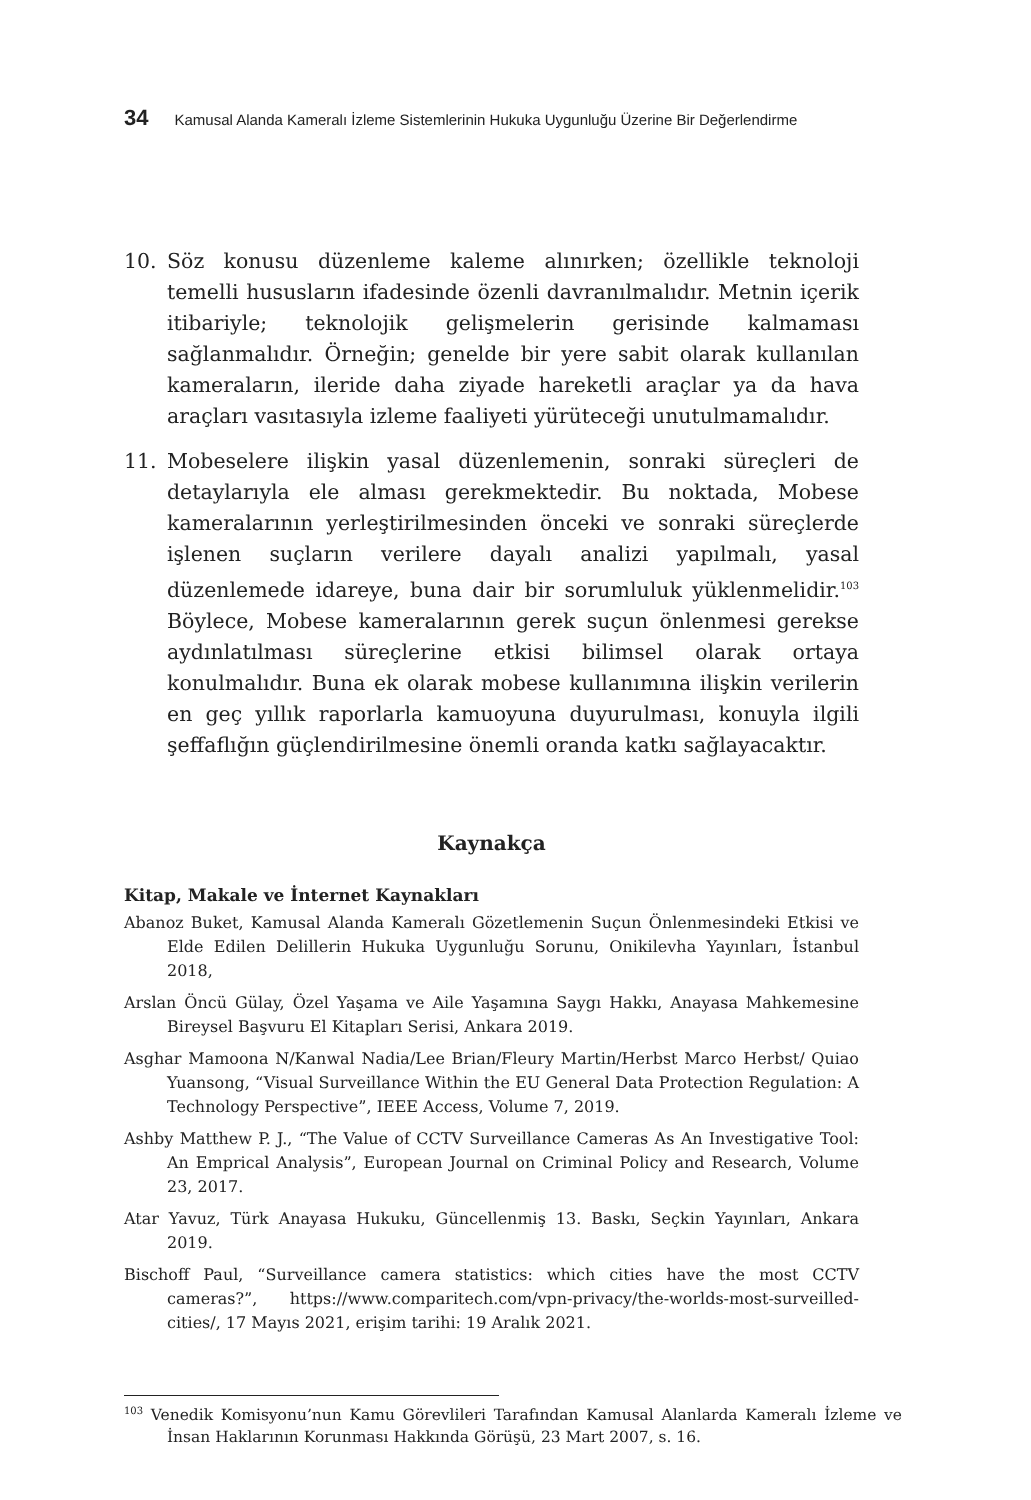34 Kamusal Alanda Kameralı İzleme Sistemlerinin Hukuka Uygunluğu Üzerine Bir Değerlendirme
10. Söz konusu düzenleme kaleme alınırken; özellikle teknoloji temelli hususların ifadesinde özenli davranılmalıdır. Metnin içerik itibariyle; teknolojik gelişmelerin gerisinde kalmaması sağlanmalıdır. Örneğin; genelde bir yere sabit olarak kullanılan kameraların, ileride daha ziyade hareketli araçlar ya da hava araçları vasıtasıyla izleme faaliyeti yürüteceği unutulmamalıdır.
11. Mobeselere ilişkin yasal düzenlemenin, sonraki süreçleri de detaylarıyla ele alması gerekmektedir. Bu noktada, Mobese kameralarının yerleştirilmesinden önceki ve sonraki süreçlerde işlenen suçların verilere dayalı analizi yapılmalı, yasal düzenlemede idareye, buna dair bir sorumluluk yüklenmelidir.<sup>103</sup> Böylece, Mobese kameralarının gerek suçun önlenmesi gerekse aydınlatılması süreçlerine etkisi bilimsel olarak ortaya konulmalıdır. Buna ek olarak mobese kullanımına ilişkin verilerin en geç yıllık raporlarla kamuoyuna duyurulması, konuyla ilgili şeffaflığın güçlendirilmesine önemli oranda katkı sağlayacaktır.
Kaynakça
Kitap, Makale ve İnternet Kaynakları
Abanoz Buket, Kamusal Alanda Kameralı Gözetlemenin Suçun Önlenmesindeki Etkisi ve Elde Edilen Delillerin Hukuka Uygunluğu Sorunu, Onikilevha Yayınları, İstanbul 2018,
Arslan Öncü Gülay, Özel Yaşama ve Aile Yaşamına Saygı Hakkı, Anayasa Mahkemesine Bireysel Başvuru El Kitapları Serisi, Ankara 2019.
Asghar Mamoona N/Kanwal Nadia/Lee Brian/Fleury Martin/Herbst Marco Herbst/ Quiao Yuansong, “Visual Surveillance Within the EU General Data Protection Regulation: A Technology Perspective”, IEEE Access, Volume 7, 2019.
Ashby Matthew P. J., “The Value of CCTV Surveillance Cameras As An Investigative Tool: An Emprical Analysis”, European Journal on Criminal Policy and Research, Volume 23, 2017.
Atar Yavuz, Türk Anayasa Hukuku, Güncellenmiş 13. Baskı, Seçkin Yayınları, Ankara 2019.
Bischoff Paul, “Surveillance camera statistics: which cities have the most CCTV cameras?”, https://www.comparitech.com/vpn-privacy/the-worlds-most-surveilled-cities/, 17 Mayıs 2021, erişim tarihi: 19 Aralık 2021.
<sup>103</sup> Venedik Komisyonu’nun Kamu Görevlileri Tarafından Kamusal Alanlarda Kameralı İzleme ve İnsan Haklarının Korunması Hakkında Görüşü, 23 Mart 2007, s. 16.